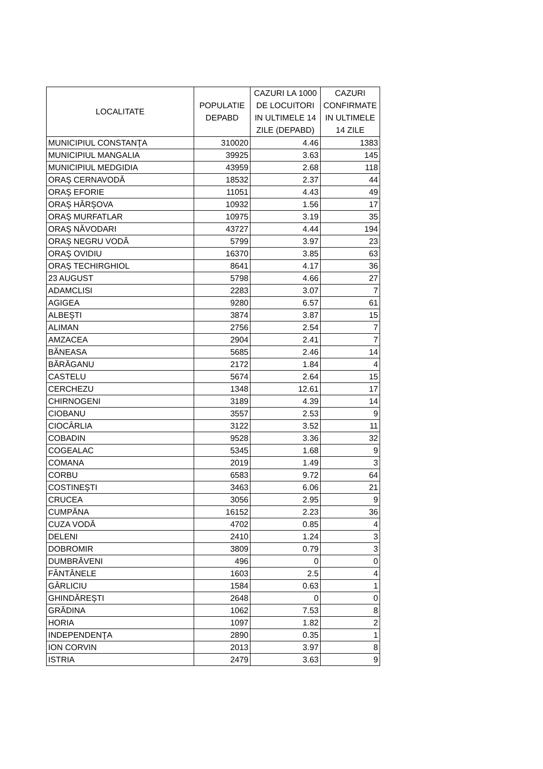| LOCALITATE | POPULATIE DEPABD | CAZURI LA 1000 DE LOCUITORI IN ULTIMELE 14 ZILE (DEPABD) | CAZURI CONFIRMATE IN ULTIMELE 14 ZILE |
| --- | --- | --- | --- |
| MUNICIPIUL CONSTANŢA | 310020 | 4.46 | 1383 |
| MUNICIPIUL MANGALIA | 39925 | 3.63 | 145 |
| MUNICIPIUL MEDGIDIA | 43959 | 2.68 | 118 |
| ORAŞ CERNAVODĂ | 18532 | 2.37 | 44 |
| ORAŞ EFORIE | 11051 | 4.43 | 49 |
| ORAŞ HÂRŞOVA | 10932 | 1.56 | 17 |
| ORAŞ MURFATLAR | 10975 | 3.19 | 35 |
| ORAŞ NĂVODARI | 43727 | 4.44 | 194 |
| ORAŞ NEGRU VODĂ | 5799 | 3.97 | 23 |
| ORAŞ OVIDIU | 16370 | 3.85 | 63 |
| ORAŞ TECHIRGHIOL | 8641 | 4.17 | 36 |
| 23 AUGUST | 5798 | 4.66 | 27 |
| ADAMCLISI | 2283 | 3.07 | 7 |
| AGIGEA | 9280 | 6.57 | 61 |
| ALBEŞTI | 3874 | 3.87 | 15 |
| ALIMAN | 2756 | 2.54 | 7 |
| AMZACEA | 2904 | 2.41 | 7 |
| BĂNEASA | 5685 | 2.46 | 14 |
| BĂRĂGANU | 2172 | 1.84 | 4 |
| CASTELU | 5674 | 2.64 | 15 |
| CERCHEZU | 1348 | 12.61 | 17 |
| CHIRNOGENI | 3189 | 4.39 | 14 |
| CIOBANU | 3557 | 2.53 | 9 |
| CIOCÂRLIA | 3122 | 3.52 | 11 |
| COBADIN | 9528 | 3.36 | 32 |
| COGEALAC | 5345 | 1.68 | 9 |
| COMANA | 2019 | 1.49 | 3 |
| CORBU | 6583 | 9.72 | 64 |
| COSTINEŞTI | 3463 | 6.06 | 21 |
| CRUCEA | 3056 | 2.95 | 9 |
| CUMPĂNA | 16152 | 2.23 | 36 |
| CUZA VODĂ | 4702 | 0.85 | 4 |
| DELENI | 2410 | 1.24 | 3 |
| DOBROMIR | 3809 | 0.79 | 3 |
| DUMBRĂVENI | 496 | 0 | 0 |
| FÂNTÂNELE | 1603 | 2.5 | 4 |
| GÂRLICIU | 1584 | 0.63 | 1 |
| GHINDĂREŞTI | 2648 | 0 | 0 |
| GRĂDINA | 1062 | 7.53 | 8 |
| HORIA | 1097 | 1.82 | 2 |
| INDEPENDENŢA | 2890 | 0.35 | 1 |
| ION CORVIN | 2013 | 3.97 | 8 |
| ISTRIA | 2479 | 3.63 | 9 |